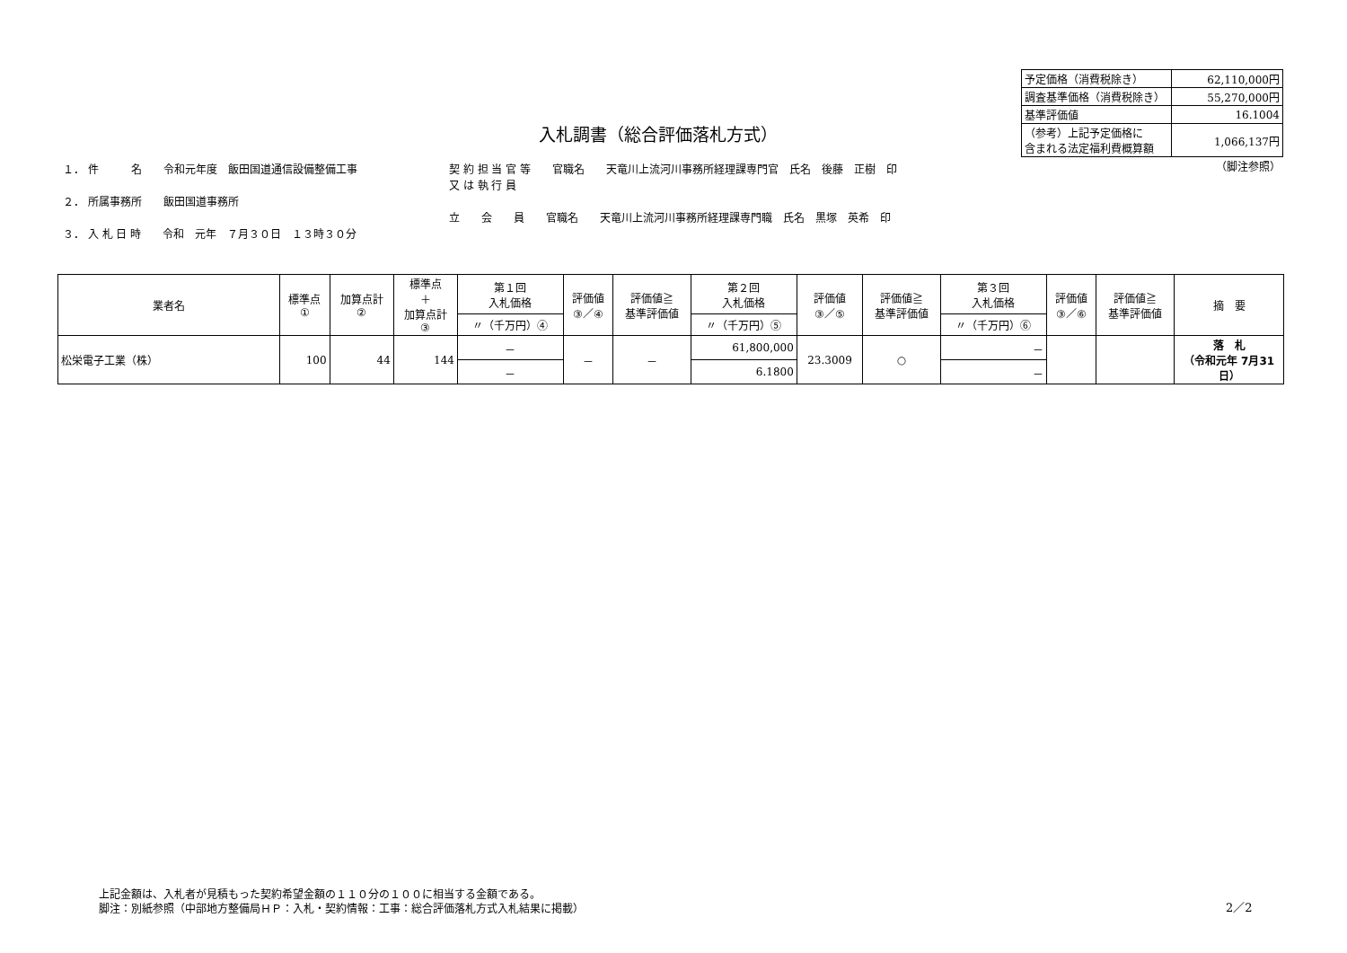| 予定価格（消費税除き） | 62,110,000円 |
| 調査基準価格（消費税除き） | 55,270,000円 |
| 基準評価値 | 16.1004 |
| （参考）上記予定価格に 含まれる法定福利費概算額 | 1,066,137円 |
| （脚注参照） | |
入札調書（総合評価落札方式）
１． 件　　　名　　令和元年度　飯田国道通信設備整備工事
２． 所属事務所　　飯田国道事務所
３． 入 札 日 時　　令和　元年　７月３０日　１３時３０分
契 約 担 当 官 等　　官職名　　天竜川上流河川事務所経理課専門官　氏名　後藤　正樹　印
又 は 執 行 員
立　　会　　員　　官職名　　天竜川上流河川事務所経理課専門職　氏名　黒塚　英希　印
| 業者名 | 標準点 ① | 加算点計 ② | 標準点 ＋ 加算点計 ③ | 第１回 入札価格 | 評価値 ③／④ | 評価値≧ 基準評価値 | 第２回 入札価格 | 評価値 ③／⑤ | 評価値≧ 基準評価値 | 第３回 入札価格 | 評価値 ③／⑥ | 評価値≧ 基準評価値 | 摘 要 |
| --- | --- | --- | --- | --- | --- | --- | --- | --- | --- | --- | --- | --- | --- |
| | | | | 〃（千万円）④ | | | 〃（千万円）⑤ | | | 〃（千万円）⑥ | | | |
| 松栄電子工業（株） | 100 | 44 | 144 | － | － | － | 61,800,000 | 23.3009 | ○ | － | | | 落 札 （令和元年 7月31日） |
| | | | | － | | | 6.1800 | | | － | | | |
上記金額は、入札者が見積もった契約希望金額の１１０分の１００に相当する金額である。
脚注：別紙参照（中部地方整備局ＨＰ：入札・契約情報：工事：総合評価落札方式入札結果に掲載）
2／2